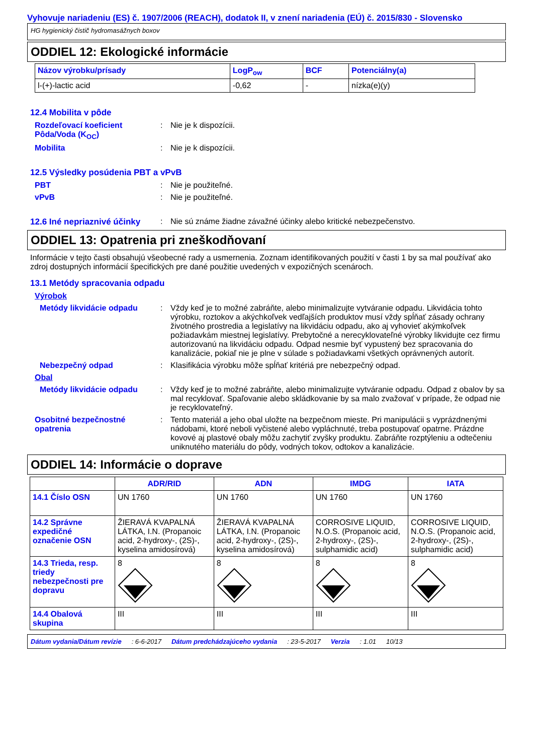Vyhovuje nariadeniu (ES) č. 1907/2006 (REACH), dodatok II, v znení nariadenia (EÚ) č. 2015/830 - Slovensko
HG hygienický čistič hydromasážnych boxov
ODDIEL 12: Ekologické informácie
| Názov výrobku/prísady | LogP<sub>ow</sub> | BCF | Potenciálny(a) |
| --- | --- | --- | --- |
| l-(+)-lactic acid | -0,62 | - | nízka(e)(y) |
12.4 Mobilita v pôde
Rozdeľovací koeficient Pôda/Voda (K<sub>OC</sub>)
: Nie je k dispozícii.
Mobilita : Nie je k dispozícii.
12.5 Výsledky posúdenia PBT a vPvB
PBT : Nie je použiteľné.
vPvB : Nie je použiteľné.
12.6 Iné nepriaznivé účinky
: Nie sú známe žiadne závažné účinky alebo kritické nebezpečenstvo.
ODDIEL 13: Opatrenia pri zneškodňovaní
Informácie v tejto časti obsahujú všeobecné rady a usmernenia. Zoznam identifikovaných použití v časti 1 by sa mal používať ako zdroj dostupných informácií špecifických pre dané použitie uvedených v expozičných scenároch.
13.1 Metódy spracovania odpadu
Výrobok
Metódy likvidácie odpadu : Vždy keď je to možné zabráňte, alebo minimalizujte vytváranie odpadu. Likvidácia tohto výrobku, roztokov a akýchkoľvek vedľajších produktov musí vždy spĺňať zásady ochrany životného prostredia a legislatívy na likvidáciu odpadu, ako aj vyhovieť akýmkoľvek požiadavkám miestnej legislatívy. Prebytočné a nerecyklovateľné výrobky likvidujte cez firmu autorizovanú na likvidáciu odpadu. Odpad nesmie byť vypustený bez spracovania do kanalizácie, pokiaľ nie je plne v súlade s požiadavkami všetkých oprávnených autorít.
Nebezpečný odpad : Klasifikácia výrobku môže spĺňať kritériá pre nebezpečný odpad.
Obal
Metódy likvidácie odpadu : Vždy keď je to možné zabráňte, alebo minimalizujte vytváranie odpadu. Odpad z obalov by sa mal recyklovať. Spaľovanie alebo skládkovanie by sa malo zvažovať v prípade, že odpad nie je recyklovateľný.
Osobitné bezpečnostné opatrenia
: Tento materiál a jeho obal uložte na bezpečnom mieste. Pri manipulácii s vyprázdnenými nádobami, ktoré neboli vyčistené alebo vypláchnuté, treba postupovať opatrne. Prázdne kovové aj plastové obaly môžu zachytiť zvyšky produktu. Zabráňte rozptýleniu a odtečeniu uniknutého materiálu do pôdy, vodných tokov, odtokov a kanalizácie.
ODDIEL 14: Informácie o doprave
| | ADR/RID | ADN | IMDG | IATA |
| --- | --- | --- | --- | --- |
| 14.1 Číslo OSN | UN 1760 | UN 1760 | UN 1760 | UN 1760 |
| 14.2 Správne expedičné označenie OSN | ŽIERAVÁ KVAPALNÁ LÁTKA, I.N. (Propanoic acid, 2-hydroxy-, (2S)-, kyselina amidosírová) | ŽIERAVÁ KVAPALNÁ LÁTKA, I.N. (Propanoic acid, 2-hydroxy-, (2S)-, kyselina amidosírová) | CORROSIVE LIQUID, N.O.S. (Propanoic acid, 2-hydroxy-, (2S)-, sulphamidic acid) | CORROSIVE LIQUID, N.O.S. (Propanoic acid, 2-hydroxy-, (2S)-, sulphamidic acid) |
| 14.3 Trieda, resp. triedy nebezpečnosti pre dopravu | 8 | 8 | 8 | 8 |
| 14.4 Obalová skupina | III | III | III | III |
Dátum vydania/Dátum revízie: 6-6-2017 Dátum predchádzajúceho vydania: 23-5-2017 Verzia: 1.01 10/13